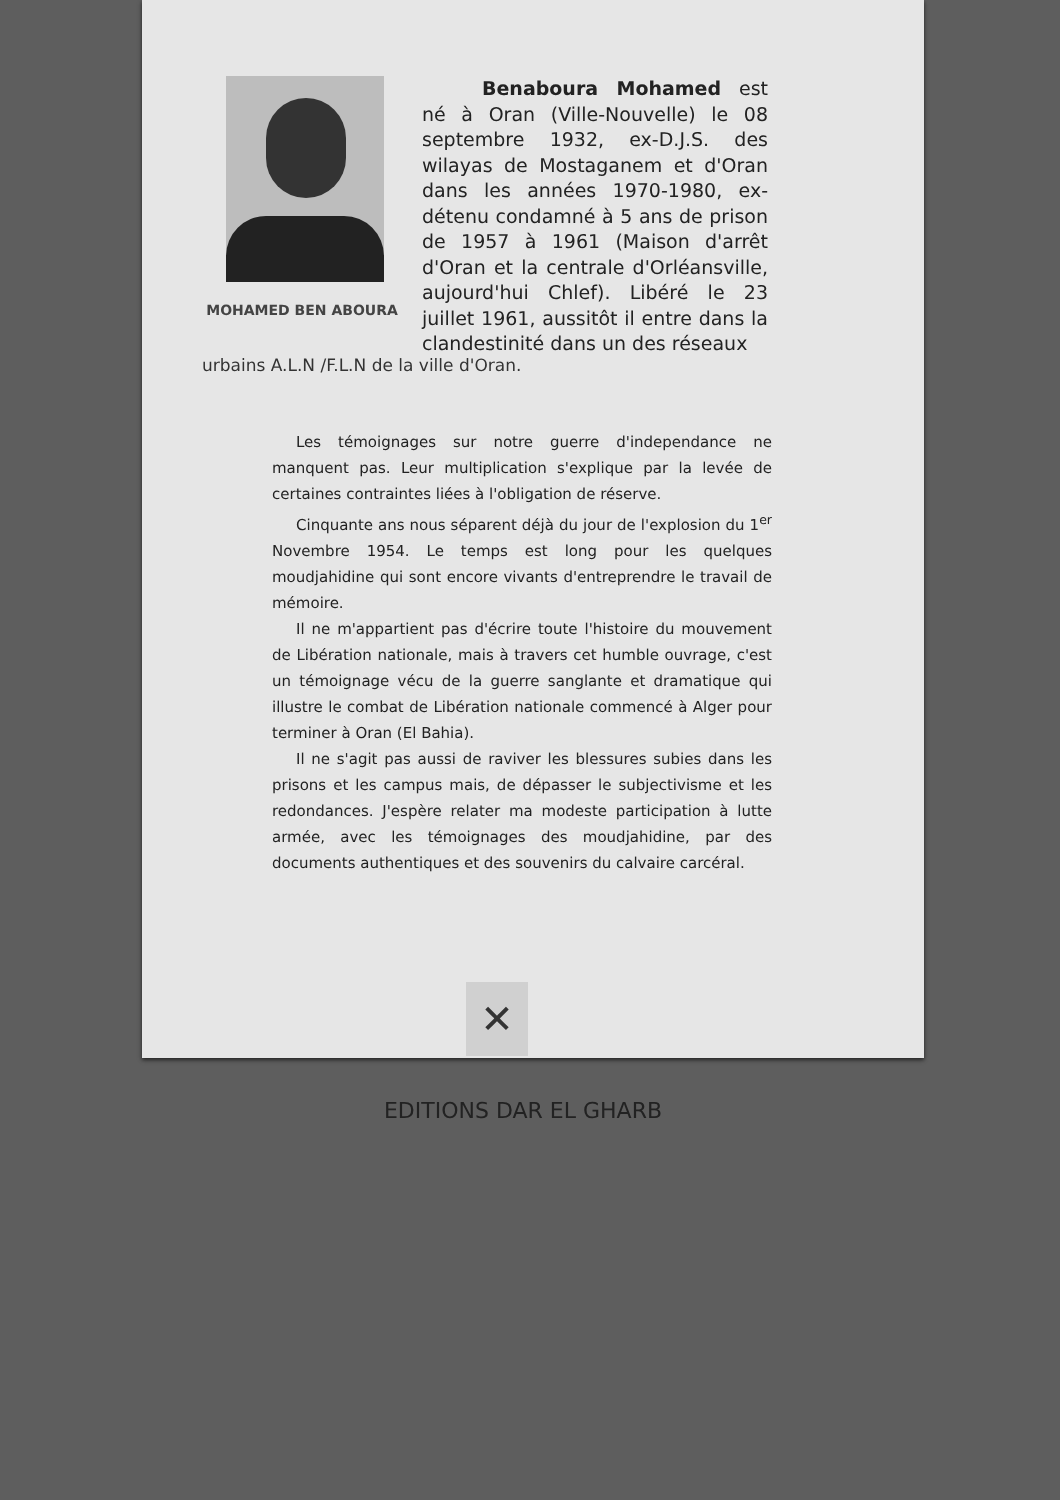MOHAMED BEN ABOURA
Benaboura Mohamed est né à Oran (Ville-Nouvelle) le 08 septembre 1932, ex-D.J.S. des wilayas de Mostaganem et d'Oran dans les années 1970-1980, ex-détenu condamné à 5 ans de prison de 1957 à 1961 (Maison d'arrêt d'Oran et la centrale d'Orléansville, aujourd'hui Chlef). Libéré le 23 juillet 1961, aussitôt il entre dans la clandestinité dans un des réseaux
urbains A.L.N /F.L.N de la ville d'Oran.
Les témoignages sur notre guerre d'independance ne manquent pas. Leur multiplication s'explique par la levée de certaines contraintes liées à l'obligation de réserve.
Cinquante ans nous séparent déjà du jour de l'explosion du 1<sup>er</sup> Novembre 1954. Le temps est long pour les quelques moudjahidine qui sont encore vivants d'entreprendre le travail de mémoire.
Il ne m'appartient pas d'écrire toute l'histoire du mouvement de Libération nationale, mais à travers cet humble ouvrage, c'est un témoignage vécu de la guerre sanglante et dramatique qui illustre le combat de Libération nationale commencé à Alger pour terminer à Oran (El Bahia).
Il ne s'agit pas aussi de raviver les blessures subies dans les prisons et les campus mais, de dépasser le subjectivisme et les redondances. J'espère relater ma modeste participation à lutte armée, avec les témoignages des moudjahidine, par des documents authentiques et des souvenirs du calvaire carcéral.
✕
EDITIONS DAR EL GHARB